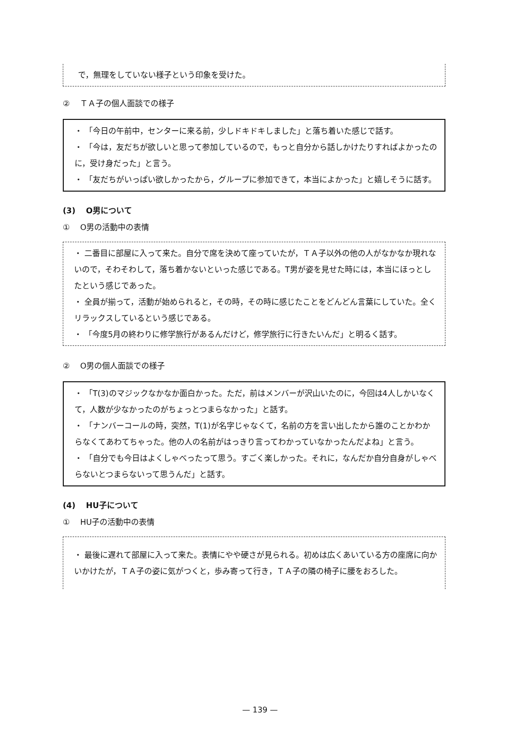で，無理をしていない様子という印象を受けた。
② 　ＴＡ子の個人面談での様子
・ 「今日の午前中，センターに来る前，少しドキドキしました」と落ち着いた感じで話す。
・ 「今は，友だちが欲しいと思って参加しているので，もっと自分から話しかけたりすればよかったのに，受け身だった」と言う。
・ 「友だちがいっぱい欲しかったから，グループに参加できて，本当によかった」と嬉しそうに話す。
(3) 　O男について
① 　O男の活動中の表情
・ 二番目に部屋に入って来た。自分で席を決めて座っていたが，ＴＡ子以外の他の人がなかなか現れないので，そわそわして，落ち着かないといった感じである。T男が姿を見せた時には，本当にほっとしたという感じであった。
・ 全員が揃って，活動が始められると，その時，その時に感じたことをどんどん言葉にしていた。全くリラックスしているという感じである。
・ 「今度5月の終わりに修学旅行があるんだけど，修学旅行に行きたいんだ」と明るく話す。
② 　O男の個人面談での様子
・ 「T(3)のマジックなかなか面白かった。ただ，前はメンバーが沢山いたのに，今回は4人しかいなくて，人数が少なかったのがちょっとつまらなかった」と話す。
・ 「ナンバーコールの時，突然，T(1)が名字じゃなくて，名前の方を言い出したから誰のことかわからなくてあわてちゃった。他の人の名前がはっきり言ってわかっていなかったんだよね」と言う。
・ 「自分でも今日はよくしゃべったって思う。すごく楽しかった。それに，なんだか自分自身がしゃべらないとつまらないって思うんだ」と話す。
(4) 　HU子について
① 　HU子の活動中の表情
・ 最後に遅れて部屋に入って来た。表情にやや硬さが見られる。初めは広くあいている方の座席に向かいかけたが，ＴＡ子の姿に気がつくと，歩み寄って行き，ＴＡ子の隣の椅子に腰をおろした。
— 139 —